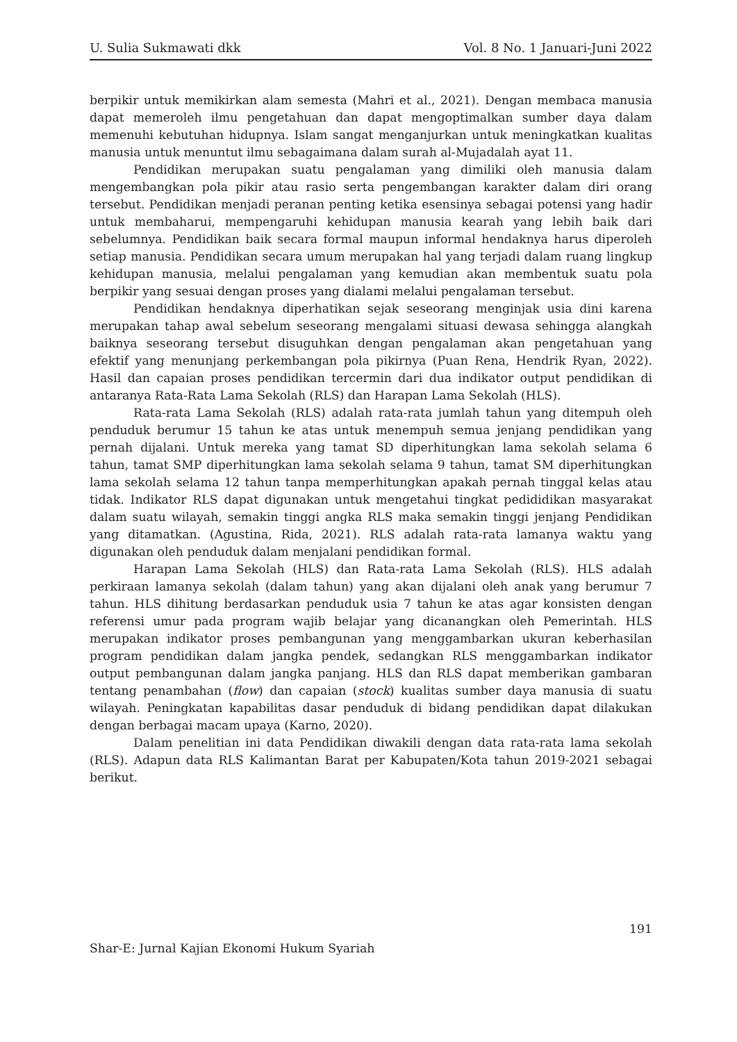U. Sulia Sukmawati dkk Vol. 8 No. 1 Januari-Juni 2022
berpikir untuk memikirkan alam semesta (Mahri et al., 2021). Dengan membaca manusia dapat memeroleh ilmu pengetahuan dan dapat mengoptimalkan sumber daya dalam memenuhi kebutuhan hidupnya. Islam sangat menganjurkan untuk meningkatkan kualitas manusia untuk menuntut ilmu sebagaimana dalam surah al-Mujadalah ayat 11.
Pendidikan merupakan suatu pengalaman yang dimiliki oleh manusia dalam mengembangkan pola pikir atau rasio serta pengembangan karakter dalam diri orang tersebut. Pendidikan menjadi peranan penting ketika esensinya sebagai potensi yang hadir untuk membaharui, mempengaruhi kehidupan manusia kearah yang lebih baik dari sebelumnya. Pendidikan baik secara formal maupun informal hendaknya harus diperoleh setiap manusia. Pendidikan secara umum merupakan hal yang terjadi dalam ruang lingkup kehidupan manusia, melalui pengalaman yang kemudian akan membentuk suatu pola berpikir yang sesuai dengan proses yang dialami melalui pengalaman tersebut.
Pendidikan hendaknya diperhatikan sejak seseorang menginjak usia dini karena merupakan tahap awal sebelum seseorang mengalami situasi dewasa sehingga alangkah baiknya seseorang tersebut disuguhkan dengan pengalaman akan pengetahuan yang efektif yang menunjang perkembangan pola pikirnya (Puan Rena, Hendrik Ryan, 2022). Hasil dan capaian proses pendidikan tercermin dari dua indikator output pendidikan di antaranya Rata-Rata Lama Sekolah (RLS) dan Harapan Lama Sekolah (HLS).
Rata-rata Lama Sekolah (RLS) adalah rata-rata jumlah tahun yang ditempuh oleh penduduk berumur 15 tahun ke atas untuk menempuh semua jenjang pendidikan yang pernah dijalani. Untuk mereka yang tamat SD diperhitungkan lama sekolah selama 6 tahun, tamat SMP diperhitungkan lama sekolah selama 9 tahun, tamat SM diperhitungkan lama sekolah selama 12 tahun tanpa memperhitungkan apakah pernah tinggal kelas atau tidak. Indikator RLS dapat digunakan untuk mengetahui tingkat pedididikan masyarakat dalam suatu wilayah, semakin tinggi angka RLS maka semakin tinggi jenjang Pendidikan yang ditamatkan. (Agustina, Rida, 2021). RLS adalah rata-rata lamanya waktu yang digunakan oleh penduduk dalam menjalani pendidikan formal.
Harapan Lama Sekolah (HLS) dan Rata-rata Lama Sekolah (RLS). HLS adalah perkiraan lamanya sekolah (dalam tahun) yang akan dijalani oleh anak yang berumur 7 tahun. HLS dihitung berdasarkan penduduk usia 7 tahun ke atas agar konsisten dengan referensi umur pada program wajib belajar yang dicanangkan oleh Pemerintah. HLS merupakan indikator proses pembangunan yang menggambarkan ukuran keberhasilan program pendidikan dalam jangka pendek, sedangkan RLS menggambarkan indikator output pembangunan dalam jangka panjang. HLS dan RLS dapat memberikan gambaran tentang penambahan (flow) dan capaian (stock) kualitas sumber daya manusia di suatu wilayah. Peningkatan kapabilitas dasar penduduk di bidang pendidikan dapat dilakukan dengan berbagai macam upaya (Karno, 2020).
Dalam penelitian ini data Pendidikan diwakili dengan data rata-rata lama sekolah (RLS). Adapun data RLS Kalimantan Barat per Kabupaten/Kota tahun 2019-2021 sebagai berikut.
191
Shar-E: Jurnal Kajian Ekonomi Hukum Syariah